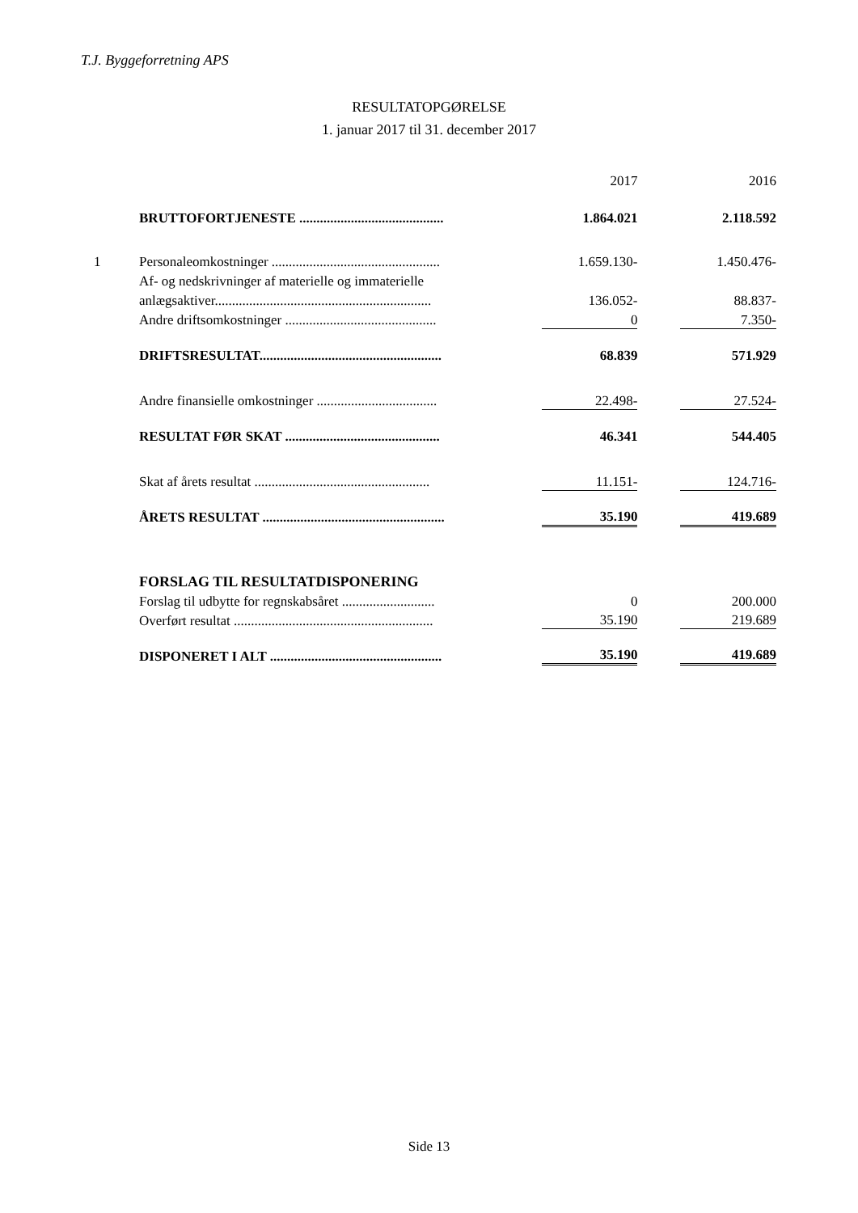T.J. Byggeforretning APS
RESULTATOPGØRELSE
1. januar 2017 til 31. december 2017
| | | 2017 | | 2016 |
| | BRUTTOFORTJENESTE .......................................... | 1.864.021 | | 2.118.592 |
| 1 | Personaleomkostninger ................................................. | 1.659.130- | | 1.450.476- |
| | Af- og nedskrivninger af materielle og immaterielle | | | |
| | anlægsaktiver............................................................... | 136.052- | | 88.837- |
| | Andre driftsomkostninger ............................................ | 0 | | 7.350- |
| | DRIFTSRESULTAT..................................................... | 68.839 | | 571.929 |
| | Andre finansielle omkostninger ................................... | 22.498- | | 27.524- |
| | RESULTAT FØR SKAT ............................................. | 46.341 | | 544.405 |
| | Skat af årets resultat ................................................... | 11.151- | | 124.716- |
| | ÅRETS RESULTAT ..................................................... | 35.190 | | 419.689 |
| | FORSLAG TIL RESULTATDISPONERING | | | |
| | Forslag til udbytte for regnskabsåret ........................... | 0 | | 200.000 |
| | Overført resultat .......................................................... | 35.190 | | 219.689 |
| | DISPONERET I ALT .................................................. | 35.190 | | 419.689 |
Side 13